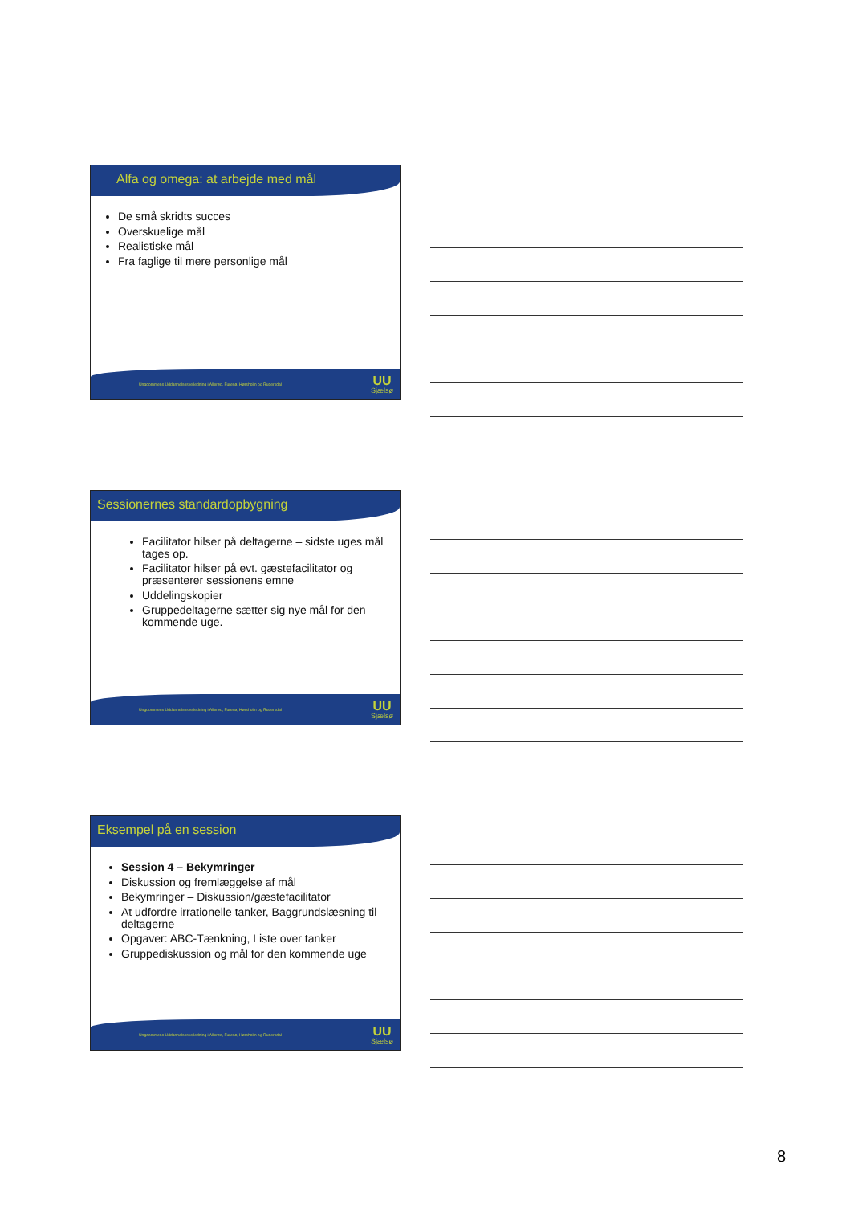Alfa og omega: at arbejde med mål
De små skridts succes
Overskuelige mål
Realistiske mål
Fra faglige til mere personlige mål
Ungdommens Uddannelsesvejledning i Allerød, Furesø, Hørsholm og Rudersdal
UU
Sjælsø
Sessionernes standardopbygning
Facilitator hilser på deltagerne – sidste uges mål tages op.
Facilitator hilser på evt. gæstefacilitator og præsenterer sessionens emne
Uddelingskopier
Gruppedeltagerne sætter sig nye mål for den kommende uge.
Ungdommens Uddannelsesvejledning i Allerød, Furesø, Hørsholm og Rudersdal
UU
Sjælsø
Eksempel på en session
Session 4 – Bekymringer
Diskussion og fremlæggelse af mål
Bekymringer – Diskussion/gæstefacilitator
At udfordre irrationelle tanker, Baggrundslæsning til deltagerne
Opgaver: ABC-Tænkning, Liste over tanker
Gruppediskussion og mål for den kommende uge
Ungdommens Uddannelsesvejledning i Allerød, Furesø, Hørsholm og Rudersdal
UU
Sjælsø
8